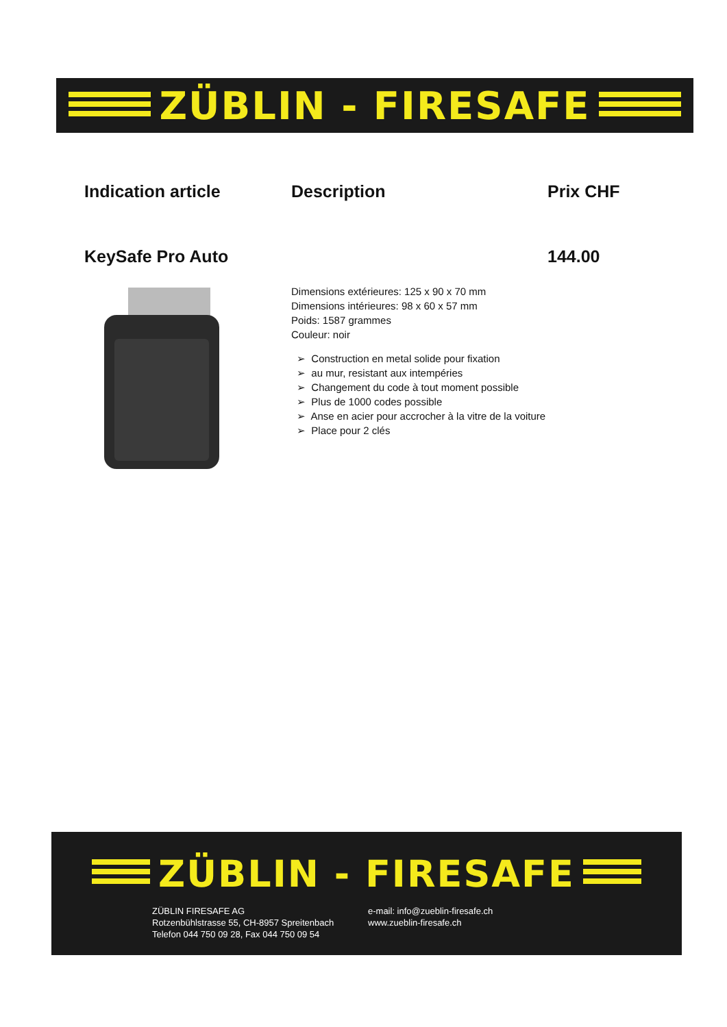ZÜBLIN - FIRESAFE
Indication article Description Prix CHF
KeySafe Pro Auto 144.00
Dimensions extérieures: 125 x 90 x 70 mm
Dimensions intérieures: 98 x 60 x 57 mm
Poids: 1587 grammes
Couleur: noir
➢ Construction en metal solide pour fixation
➢ au mur, resistant aux intempéries
➢ Changement du code à tout moment possible
➢ Plus de 1000 codes possible
➢ Anse en acier pour accrocher à la vitre de la voiture
➢ Place pour 2 clés
ZÜBLIN - FIRESAFE
ZÜBLIN FIRESAFE AG
Rotzenbühlstrasse 55, CH-8957 Spreitenbach
Telefon 044 750 09 28, Fax 044 750 09 54
e-mail: info@zueblin-firesafe.ch
www.zueblin-firesafe.ch